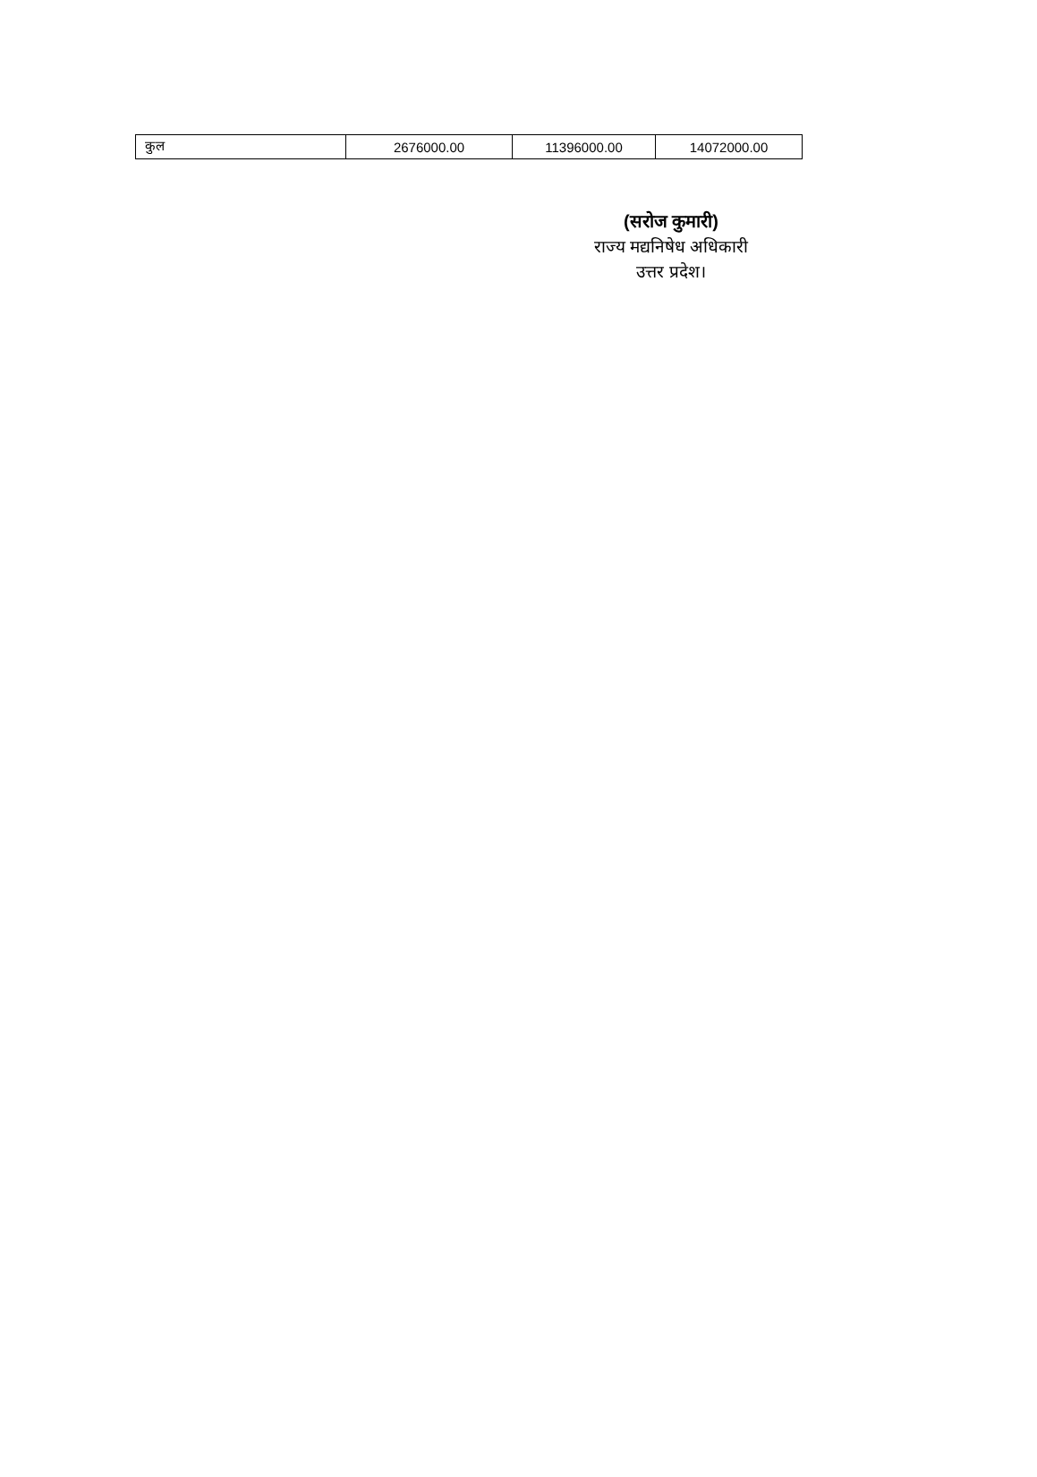| कुल | 2676000.00 | 11396000.00 | 14072000.00 |
(सरोज कुमारी)
राज्य मद्यनिषेध अधिकारी
उत्तर प्रदेश।